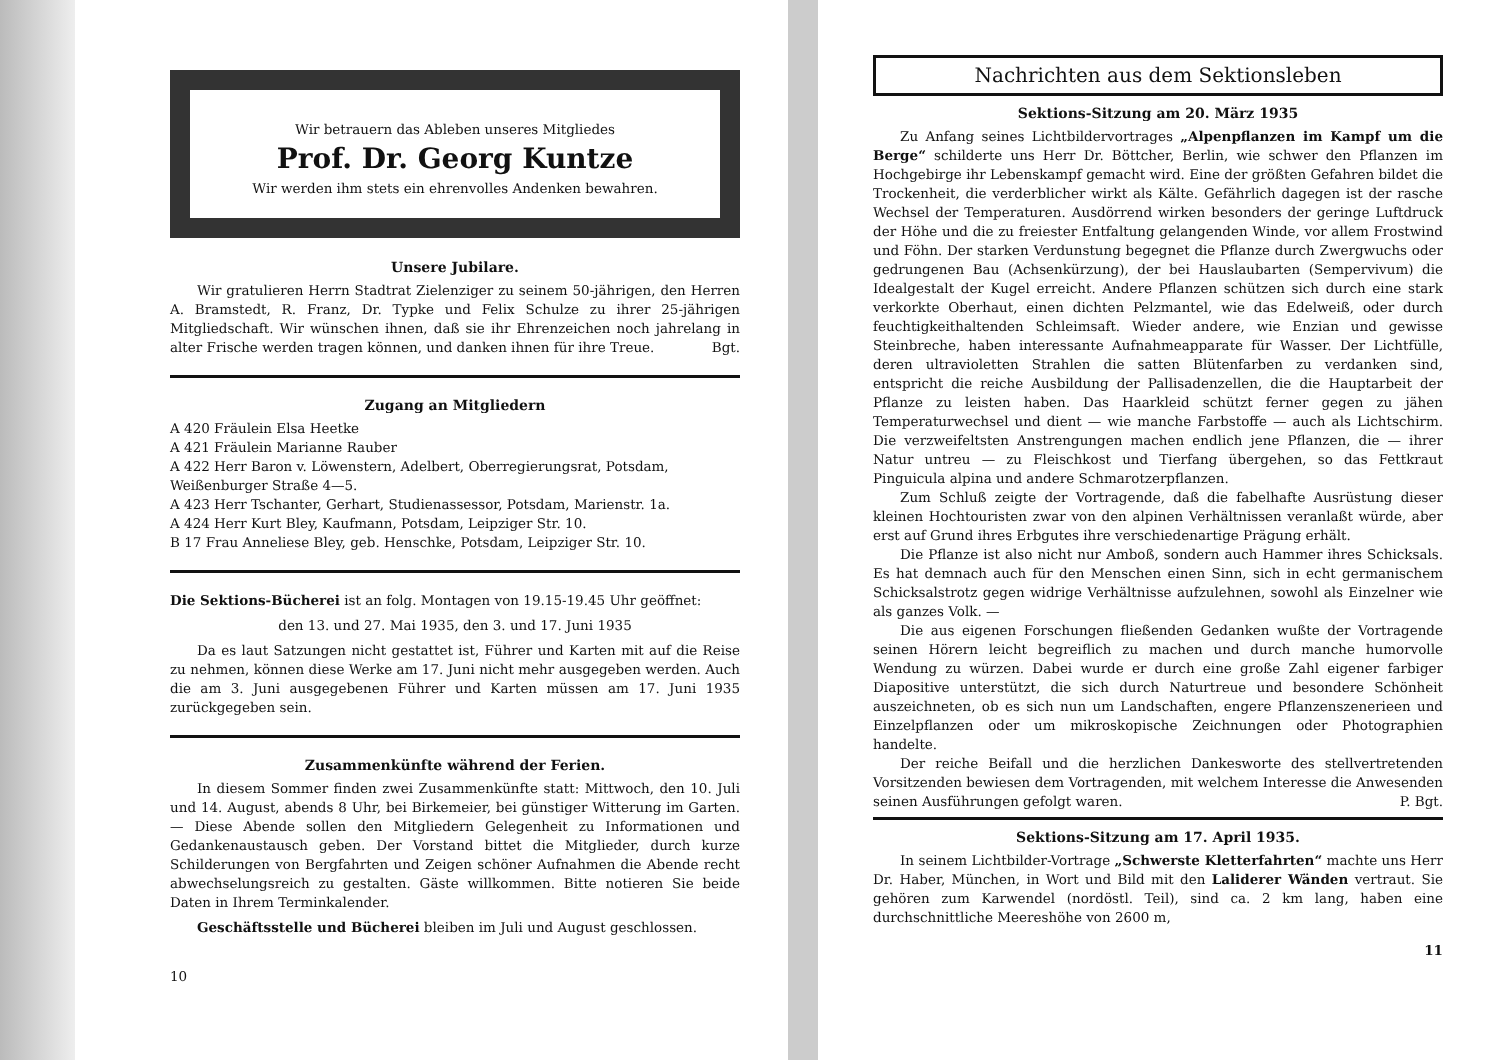Wir betrauern das Ableben unseres Mitgliedes
Prof. Dr. Georg Kuntze
Wir werden ihm stets ein ehrenvolles Andenken bewahren.
Unsere Jubilare.
Wir gratulieren Herrn Stadtrat Zielenziger zu seinem 50-jährigen, den Herren A. Bramstedt, R. Franz, Dr. Typke und Felix Schulze zu ihrer 25-jährigen Mitgliedschaft. Wir wünschen ihnen, daß sie ihr Ehrenzeichen noch jahrelang in alter Frische werden tragen können, und danken ihnen für ihre Treue. Bgt.
Zugang an Mitgliedern
A 420 Fräulein Elsa Heetke
A 421 Fräulein Marianne Rauber
A 422 Herr Baron v. Löwenstern, Adelbert, Oberregierungsrat, Potsdam, Weißenburger Straße 4—5.
A 423 Herr Tschanter, Gerhart, Studienassessor, Potsdam, Marienstr. 1a.
A 424 Herr Kurt Bley, Kaufmann, Potsdam, Leipziger Str. 10.
B 17 Frau Anneliese Bley, geb. Henschke, Potsdam, Leipziger Str. 10.
Die Sektions-Bücherei ist an folg. Montagen von 19.15-19.45 Uhr geöffnet:
den 13. und 27. Mai 1935, den 3. und 17. Juni 1935
Da es laut Satzungen nicht gestattet ist, Führer und Karten mit auf die Reise zu nehmen, können diese Werke am 17. Juni nicht mehr ausgegeben werden. Auch die am 3. Juni ausgegebenen Führer und Karten müssen am 17. Juni 1935 zurückgegeben sein.
Zusammenkünfte während der Ferien.
In diesem Sommer finden zwei Zusammenkünfte statt: Mittwoch, den 10. Juli und 14. August, abends 8 Uhr, bei Birkemeier, bei günstiger Witterung im Garten. — Diese Abende sollen den Mitgliedern Gelegenheit zu Informationen und Gedankenaustausch geben. Der Vorstand bittet die Mitglieder, durch kurze Schilderungen von Bergfahrten und Zeigen schöner Aufnahmen die Abende recht abwechselungsreich zu gestalten. Gäste willkommen. Bitte notieren Sie beide Daten in Ihrem Terminkalender.
Geschäftsstelle und Bücherei bleiben im Juli und August geschlossen.
10
Nachrichten aus dem Sektionsleben
Sektions-Sitzung am 20. März 1935
Zu Anfang seines Lichtbildervortrages „Alpenpflanzen im Kampf um die Berge“ schilderte uns Herr Dr. Böttcher, Berlin, wie schwer den Pflanzen im Hochgebirge ihr Lebenskampf gemacht wird. Eine der größten Gefahren bildet die Trockenheit, die verderblicher wirkt als Kälte. Gefährlich dagegen ist der rasche Wechsel der Temperaturen. Ausdörrend wirken besonders der geringe Luftdruck der Höhe und die zu freiester Entfaltung gelangenden Winde, vor allem Frostwind und Föhn. Der starken Verdunstung begegnet die Pflanze durch Zwergwuchs oder gedrungenen Bau (Achsenkürzung), der bei Hauslaubarten (Sempervivum) die Idealgestalt der Kugel erreicht. Andere Pflanzen schützen sich durch eine stark verkorkte Oberhaut, einen dichten Pelzmantel, wie das Edelweiß, oder durch feuchtigkeithaltenden Schleimsaft. Wieder andere, wie Enzian und gewisse Steinbreche, haben interessante Aufnahmeapparate für Wasser. Der Lichtfülle, deren ultravioletten Strahlen die satten Blütenfarben zu verdanken sind, entspricht die reiche Ausbildung der Pallisadenzellen, die die Hauptarbeit der Pflanze zu leisten haben. Das Haarkleid schützt ferner gegen zu jähen Temperaturwechsel und dient — wie manche Farbstoffe — auch als Lichtschirm. Die verzweifeltsten Anstrengungen machen endlich jene Pflanzen, die — ihrer Natur untreu — zu Fleischkost und Tierfang übergehen, so das Fettkraut Pinguicula alpina und andere Schmarotzerpflanzen.
Zum Schluß zeigte der Vortragende, daß die fabelhafte Ausrüstung dieser kleinen Hochtouristen zwar von den alpinen Verhältnissen veranlaßt würde, aber erst auf Grund ihres Erbgutes ihre verschiedenartige Prägung erhält.
Die Pflanze ist also nicht nur Amboß, sondern auch Hammer ihres Schicksals. Es hat demnach auch für den Menschen einen Sinn, sich in echt germanischem Schicksalstrotz gegen widrige Verhältnisse aufzulehnen, sowohl als Einzelner wie als ganzes Volk. —
Die aus eigenen Forschungen fließenden Gedanken wußte der Vortragende seinen Hörern leicht begreiflich zu machen und durch manche humorvolle Wendung zu würzen. Dabei wurde er durch eine große Zahl eigener farbiger Diapositive unterstützt, die sich durch Naturtreue und besondere Schönheit auszeichneten, ob es sich nun um Landschaften, engere Pflanzenszenerieen und Einzelpflanzen oder um mikroskopische Zeichnungen oder Photographien handelte.
Der reiche Beifall und die herzlichen Dankesworte des stellvertretenden Vorsitzenden bewiesen dem Vortragenden, mit welchem Interesse die Anwesenden seinen Ausführungen gefolgt waren. P. Bgt.
Sektions-Sitzung am 17. April 1935.
In seinem Lichtbilder-Vortrage „Schwerste Kletterfahrten“ machte uns Herr Dr. Haber, München, in Wort und Bild mit den Laliderer Wänden vertraut. Sie gehören zum Karwendel (nordöstl. Teil), sind ca. 2 km lang, haben eine durchschnittliche Meereshöhe von 2600 m,
11